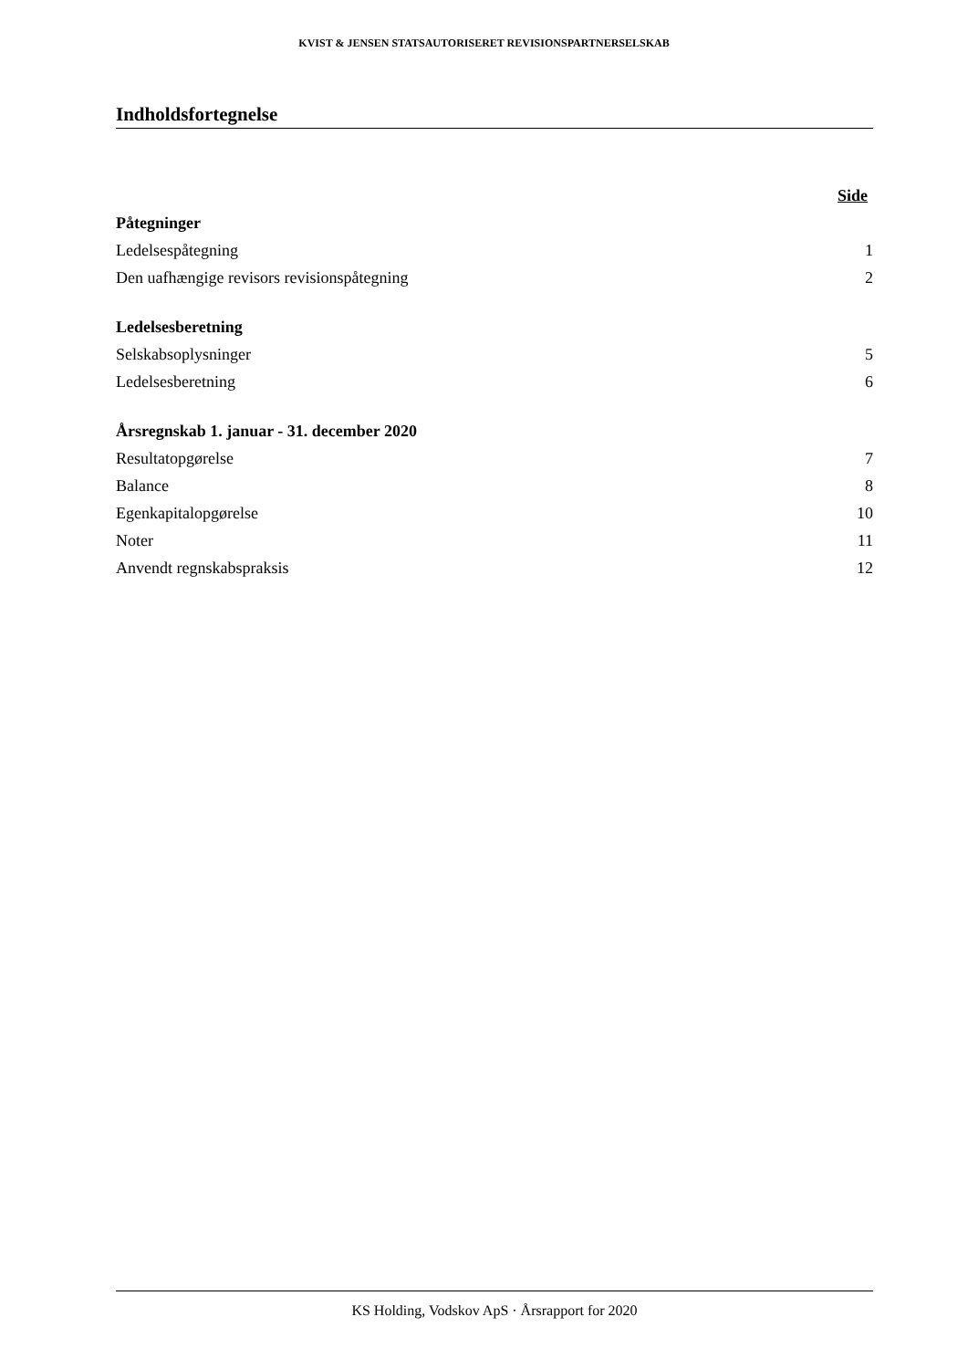KVIST & JENSEN STATSAUTORISERET REVISIONSPARTNERSELSKAB
Indholdsfortegnelse
| | Side |
| Påtegninger | |
| Ledelsespåtegning | 1 |
| Den uafhængige revisors revisionspåtegning | 2 |
| Ledelsesberetning | |
| Selskabsoplysninger | 5 |
| Ledelsesberetning | 6 |
| Årsregnskab 1. januar - 31. december 2020 | |
| Resultatopgørelse | 7 |
| Balance | 8 |
| Egenkapitalopgørelse | 10 |
| Noter | 11 |
| Anvendt regnskabspraksis | 12 |
KS Holding, Vodskov ApS · Årsrapport for 2020